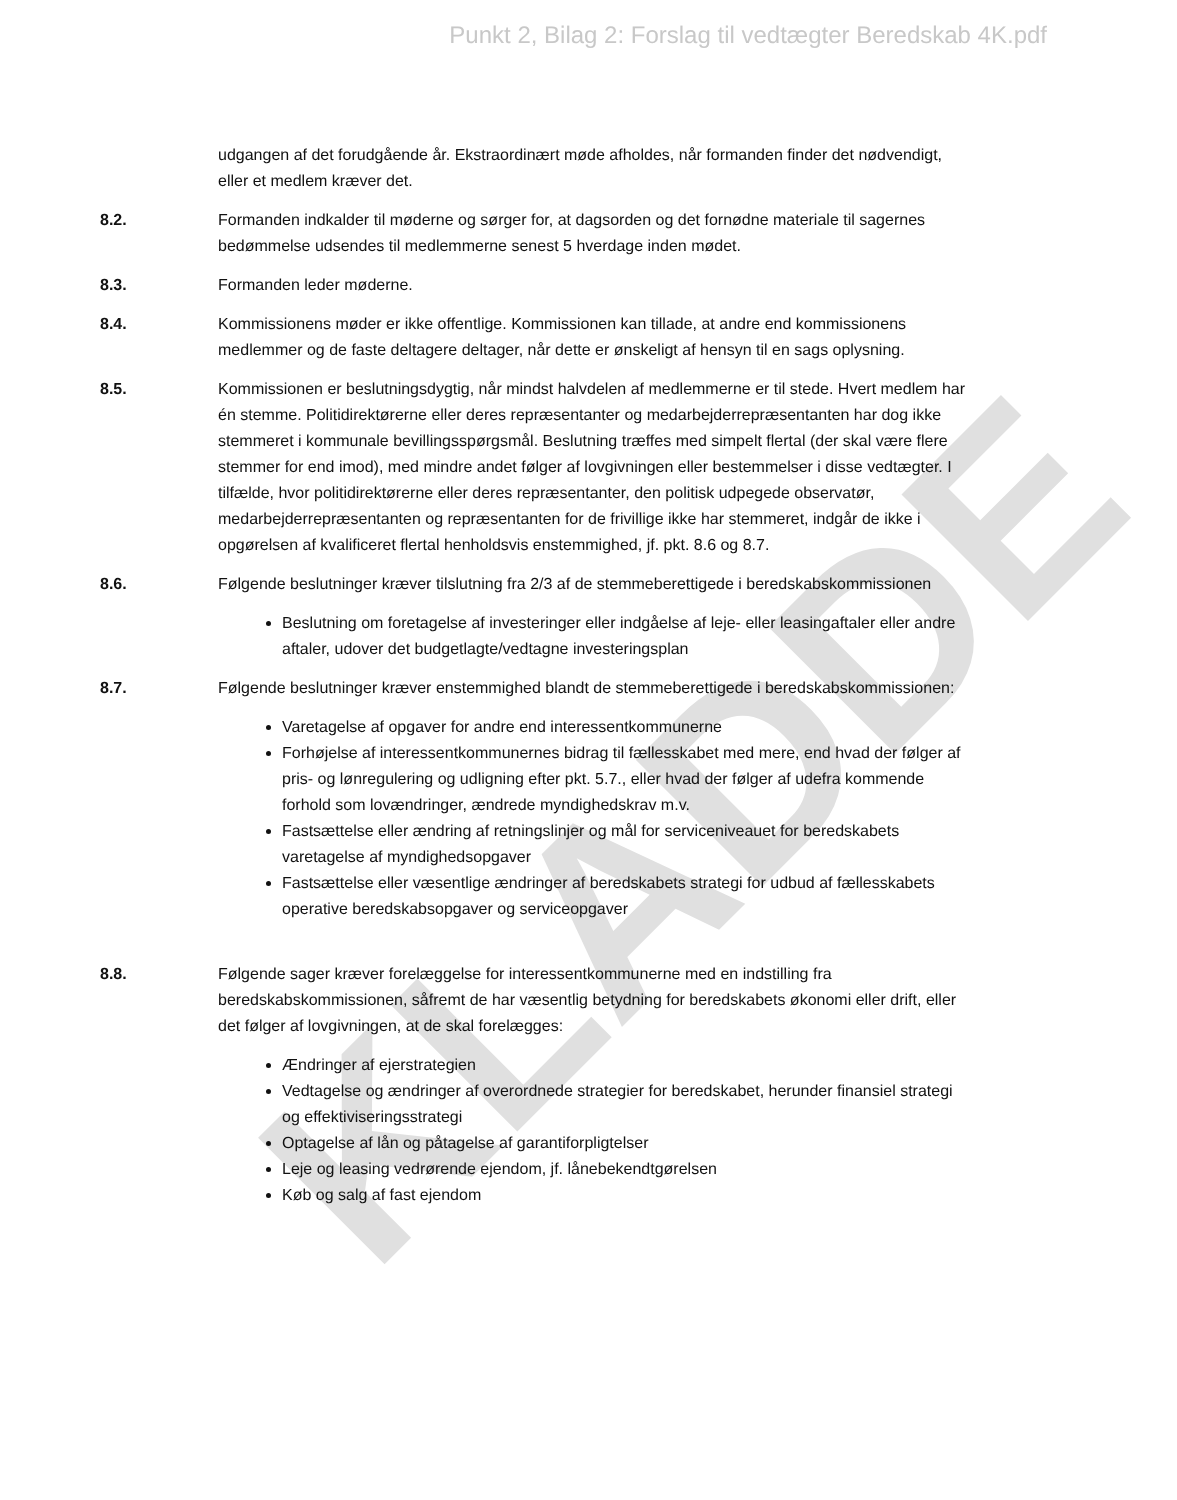KLADDE
Punkt 2, Bilag 2: Forslag til vedtægter Beredskab 4K.pdf
udgangen af det forudgående år. Ekstraordinært møde afholdes, når formanden finder det nødvendigt, eller et medlem kræver det.
8.2. Formanden indkalder til møderne og sørger for, at dagsorden og det fornødne materiale til sagernes bedømmelse udsendes til medlemmerne senest 5 hverdage inden mødet.
8.3. Formanden leder møderne.
8.4. Kommissionens møder er ikke offentlige. Kommissionen kan tillade, at andre end kommissionens medlemmer og de faste deltagere deltager, når dette er ønskeligt af hensyn til en sags oplysning.
8.5. Kommissionen er beslutningsdygtig, når mindst halvdelen af medlemmerne er til stede. Hvert medlem har én stemme. Politidirektørerne eller deres repræsentanter og medarbejderrepræsentanten har dog ikke stemmeret i kommunale bevillingsspørgsmål. Beslutning træffes med simpelt flertal (der skal være flere stemmer for end imod), med mindre andet følger af lovgivningen eller bestemmelser i disse vedtægter. I tilfælde, hvor politidirektørerne eller deres repræsentanter, den politisk udpegede observatør, medarbejderrepræsentanten og repræsentanten for de frivillige ikke har stemmeret, indgår de ikke i opgørelsen af kvalificeret flertal henholdsvis enstemmighed, jf. pkt. 8.6 og 8.7.
8.6. Følgende beslutninger kræver tilslutning fra 2/3 af de stemmeberettigede i beredskabskommissionen
Beslutning om foretagelse af investeringer eller indgåelse af leje- eller leasingaftaler eller andre aftaler, udover det budgetlagte/vedtagne investeringsplan
8.7. Følgende beslutninger kræver enstemmighed blandt de stemmeberettigede i beredskabskommissionen:
Varetagelse af opgaver for andre end interessentkommunerne
Forhøjelse af interessentkommunernes bidrag til fællesskabet med mere, end hvad der følger af pris- og lønregulering og udligning efter pkt. 5.7., eller hvad der følger af udefra kommende forhold som lovændringer, ændrede myndighedskrav m.v.
Fastsættelse eller ændring af retningslinjer og mål for serviceniveauet for beredskabets varetagelse af myndighedsopgaver
Fastsættelse eller væsentlige ændringer af beredskabets strategi for udbud af fællesskabets operative beredskabsopgaver og serviceopgaver
8.8. Følgende sager kræver forelæggelse for interessentkommunerne med en indstilling fra beredskabskommissionen, såfremt de har væsentlig betydning for beredskabets økonomi eller drift, eller det følger af lovgivningen, at de skal forelægges:
Ændringer af ejerstrategien
Vedtagelse og ændringer af overordnede strategier for beredskabet, herunder finansiel strategi og effektiviseringsstrategi
Optagelse af lån og påtagelse af garantiforpligtelser
Leje og leasing vedrørende ejendom, jf. lånebekendtgørelsen
Køb og salg af fast ejendom